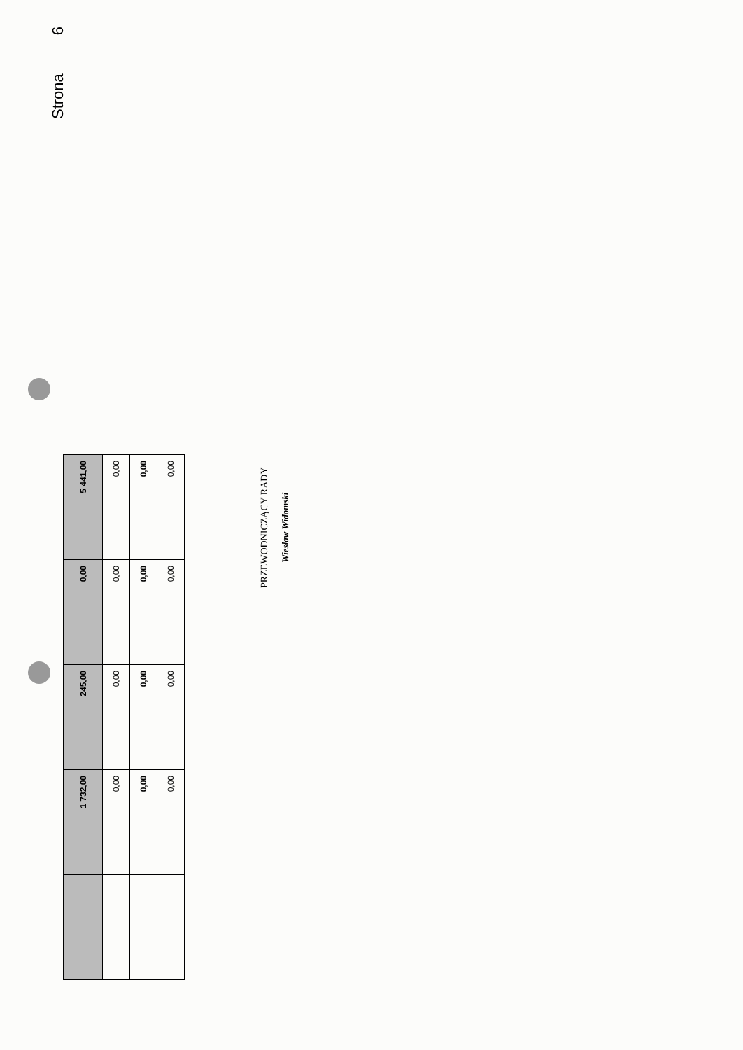Strona 6
| | 1 732,00 | 245,00 | 0,00 | 5 441,00 |
| | 0,00 | 0,00 | 0,00 | 0,00 |
| | 0,00 | 0,00 | 0,00 | 0,00 |
| | 0,00 | 0,00 | 0,00 | 0,00 |
PRZEWODNICZĄCY RADY
Wiesław Widomski